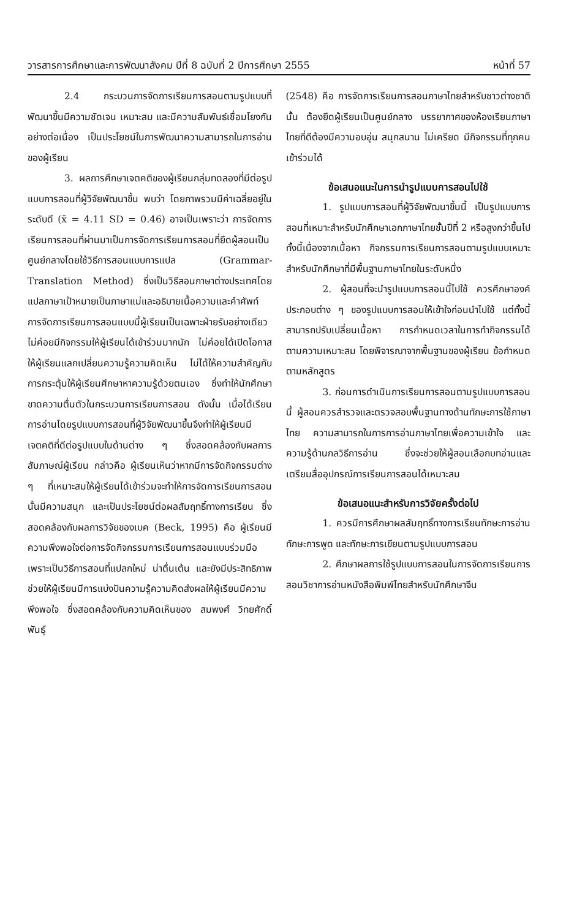วารสารการศึกษาและการพัฒนาสังคม ปีที่ 8 ฉบับที่ 2 ปีการศึกษา 2555 หน้าที่ 57
2.4 กระบวนการจัดการเรียนการสอนตามรูปแบบที่พัฒนาขึ้นมีความชัดเจน เหมาะสม และมีความสัมพันธ์เชื่อมโยงกันอย่างต่อเนื่อง เป็นประโยชน์ในการพัฒนาความสามารถในการอ่านของผู้เรียน
3. ผลการศึกษาเจตคติของผู้เรียนกลุ่มทดลองที่มีต่อรูปแบบการสอนที่ผู้วิจัยพัฒนาขึ้น พบว่า โดยภาพรวมมีค่าเฉลี่ยอยู่ในระดับดี (x̄ = 4.11 SD = 0.46) อาจเป็นเพราะว่า การจัดการเรียนการสอนที่ผ่านมาเป็นการจัดการเรียนการสอนที่ยึดผู้สอนเป็นศูนย์กลางโดยใช้วิธีการสอนแบบการแปล (Grammar-Translation Method) ซึ่งเป็นวิธีสอนภาษาต่างประเทศโดยแปลภาษาเป้าหมายเป็นภาษาแม่และอธิบายเนื้อความและคำศัพท์ การจัดการเรียนการสอนแบบนี้ผู้เรียนเป็นเฉพาะฝ่ายรับอย่างเดียว ไม่ค่อยมีกิจกรรมให้ผู้เรียนได้เข้าร่วมมากนัก ไม่ค่อยได้เปิดโอกาสให้ผู้เรียนแลกเปลี่ยนความรู้ความคิดเห็น ไม่ได้ให้ความสำคัญกับการกระตุ้นให้ผู้เรียนศึกษาหาความรู้ด้วยตนเอง ซึ่งทำให้นักศึกษาขาดความตื่นตัวในกระบวนการเรียนการสอน ดังนั้น เมื่อได้เรียนการอ่านโดยรูปแบบการสอนที่ผู้วิจัยพัฒนาขึ้นจึงทำให้ผู้เรียนมีเจตคติที่ดีต่อรูปแบบในด้านต่าง ๆ ซึ่งสอดคล้องกับผลการสัมภาษณ์ผู้เรียน กล่าวคือ ผู้เรียนเห็นว่าหากมีการจัดกิจกรรมต่าง ๆ ที่เหมาะสมให้ผู้เรียนได้เข้าร่วมจะทำให้การจัดการเรียนการสอนนั้นมีความสนุก และเป็นประโยชน์ต่อผลสัมฤทธิ์ทางการเรียน ซึ่งสอดคล้องกับผลการวิจัยของเบค (Beck, 1995) คือ ผู้เรียนมีความพึงพอใจต่อการจัดกิจกรรมการเรียนการสอนแบบร่วมมือเพราะเป็นวิธีการสอนที่แปลกใหม่ น่าตื่นเต้น และยังมีประสิทธิภาพช่วยให้ผู้เรียนมีการแบ่งปันความรู้ความคิดส่งผลให้ผู้เรียนมีความพึงพอใจ ซึ่งสอดคล้องกับความคิดเห็นของ สมพงศ์ วิทยศักดิ์พันธุ์
(2548) คือ การจัดการเรียนการสอนภาษาไทยสำหรับชาวต่างชาตินั้น ต้องยึดผู้เรียนเป็นศูนย์กลาง บรรยากาศของห้องเรียนภาษาไทยที่ดีต้องมีความอบอุ่น สนุกสนาน ไม่เครียด มีกิจกรรมที่ทุกคนเข้าร่วมได้
ข้อเสนอแนะในการนำรูปแบบการสอนไปใช้
1. รูปแบบการสอนที่ผู้วิจัยพัฒนาขึ้นนี้ เป็นรูปแบบการสอนที่เหมาะสำหรับนักศึกษาเอกภาษาไทยชั้นปีที่ 2 หรือสูงกว่าขึ้นไป ทั้งนี้เนื่องจากเนื้อหา กิจกรรมการเรียนการสอนตามรูปแบบเหมาะสำหรับนักศึกษาที่มีพื้นฐานภาษาไทยในระดับหนึ่ง
2. ผู้สอนที่จะนำรูปแบบการสอนนี้ไปใช้ ควรศึกษาองค์ประกอบต่าง ๆ ของรูปแบบการสอนให้เข้าใจก่อนนำไปใช้ แต่ทั้งนี้ สามารถปรับเปลี่ยนเนื้อหา การกำหนดเวลาในการทำกิจกรรมได้ตามความเหมาะสม โดยพิจารณาจากพื้นฐานของผู้เรียน ข้อกำหนดตามหลักสูตร
3. ก่อนการดำเนินการเรียนการสอนตามรูปแบบการสอนนี้ ผู้สอนควรสำรวจและตรวจสอบพื้นฐานทางด้านทักษะการใช้ภาษาไทย ความสามารถในการการอ่านภาษาไทยเพื่อความเข้าใจ และความรู้ด้านกลวิธีการอ่าน ซึ่งจะช่วยให้ผู้สอนเลือกบทอ่านและเตรียมสื่ออุปกรณ์การเรียนการสอนได้เหมาะสม
ข้อเสนอแนะสำหรับการวิจัยครั้งต่อไป
1. ควรมีการศึกษาผลสัมฤทธิ์ทางการเรียนทักษะการอ่าน ทักษะการพูด และทักษะการเขียนตามรูปแบบการสอน
2. ศึกษาผลการใช้รูปแบบการสอนในการจัดการเรียนการสอนวิชาการอ่านหนังสือพิมพ์ไทยสำหรับนักศึกษาจีน